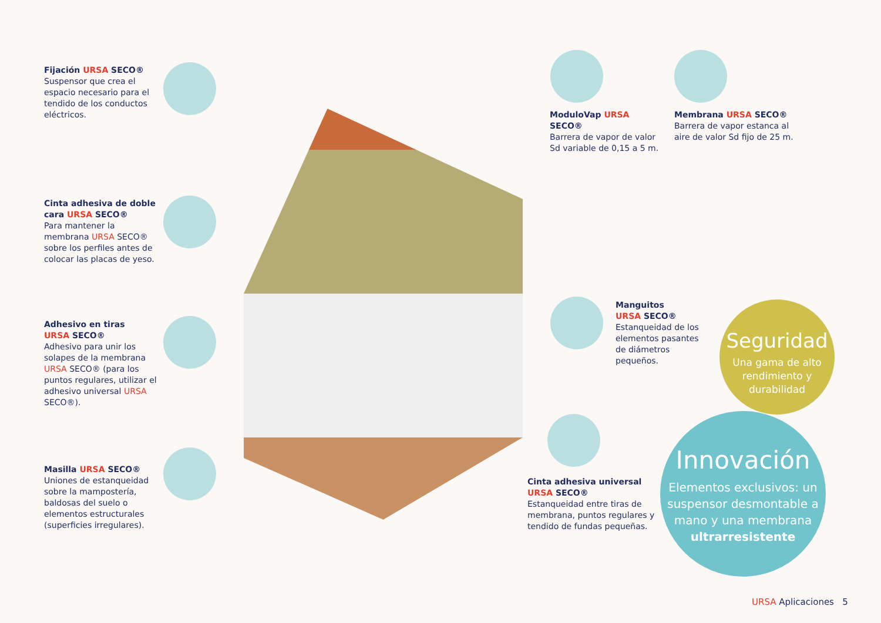Fijación URSA SECO®
Suspensor que crea el espacio necesario para el tendido de los conductos eléctricos.
Cinta adhesiva de doble cara URSA SECO®
Para mantener la membrana URSA SECO® sobre los perfiles antes de colocar las placas de yeso.
Adhesivo en tiras
URSA SECO®
Adhesivo para unir los solapes de la membrana URSA SECO® (para los puntos regulares, utilizar el adhesivo universal URSA SECO®).
Masilla URSA SECO®
Uniones de estanqueidad sobre la mampostería, baldosas del suelo o elementos estructurales (superficies irregulares).
ModuloVap URSA SECO®
Barrera de vapor de valor Sd variable de 0,15 a 5 m.
Membrana URSA SECO®
Barrera de vapor estanca al aire de valor Sd fijo de 25 m.
Manguitos
URSA SECO®
Estanqueidad de los elementos pasantes de diámetros pequeños.
Cinta adhesiva universal
URSA SECO®
Estanqueidad entre tiras de membrana, puntos regulares y tendido de fundas pequeñas.
Seguridad
Una gama de alto
rendimiento y
durabilidad
Innovación
Elementos exclusivos: un suspensor desmontable a mano y una membrana ultrarresistente
URSA Aplicaciones 5